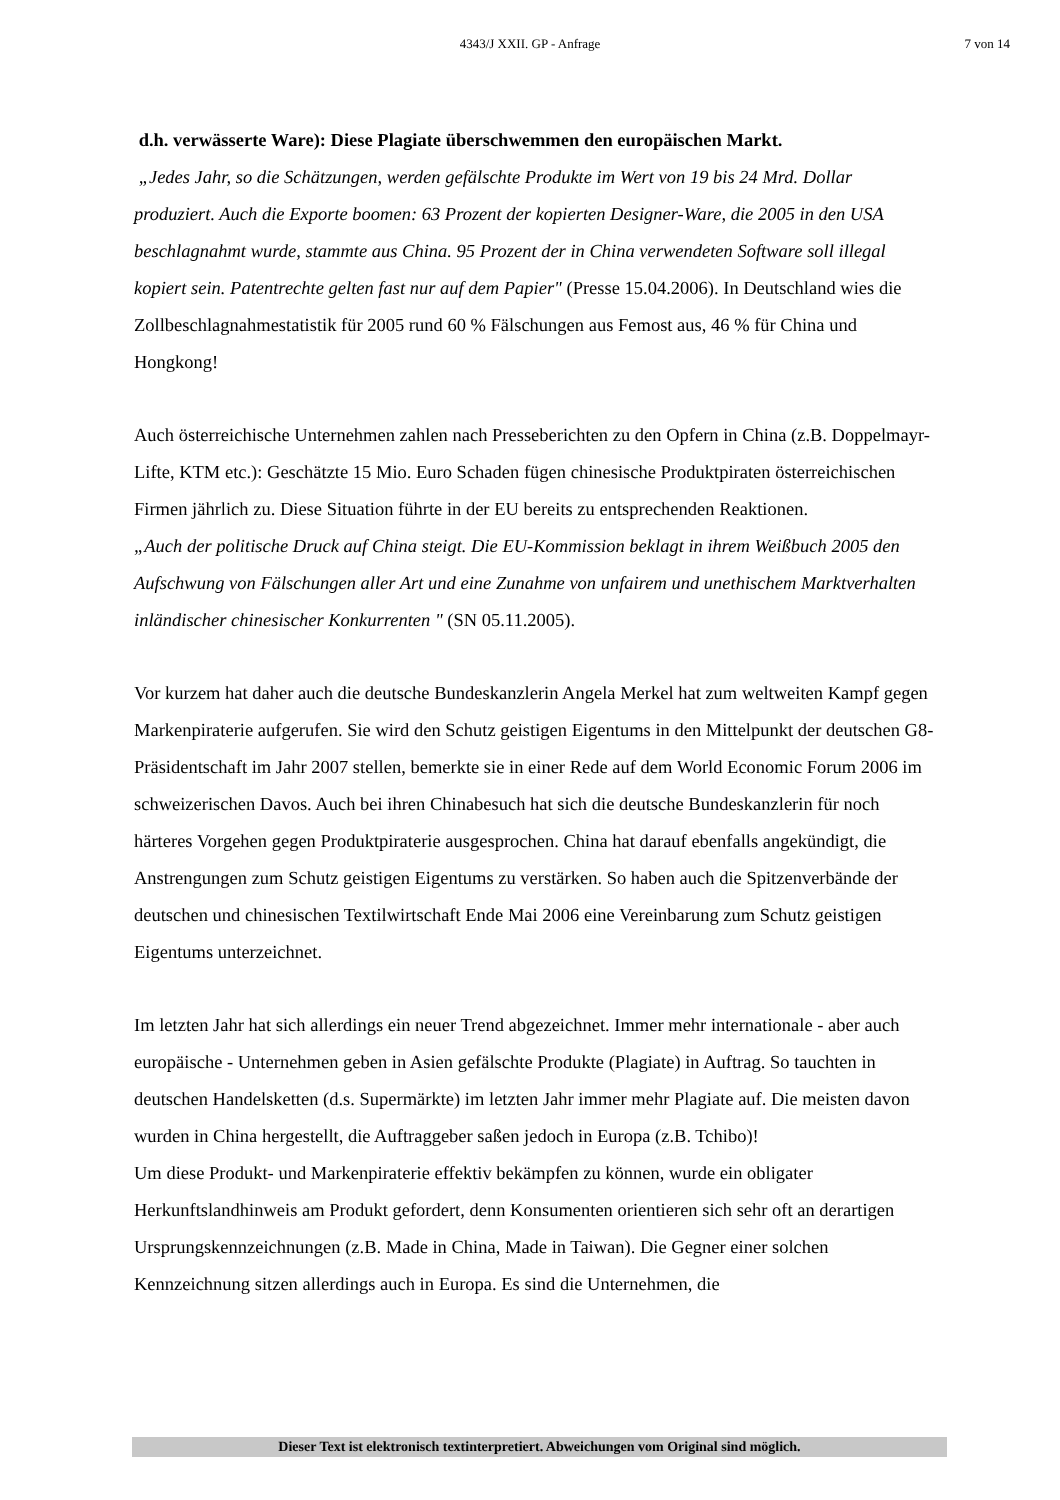4343/J XXII. GP - Anfrage 7 von 14
d.h. verwässerte Ware): Diese Plagiate überschwemmen den europäischen Markt.
„Jedes Jahr, so die Schätzungen, werden gefälschte Produkte im Wert von 19 bis 24 Mrd. Dollar produziert. Auch die Exporte boomen: 63 Prozent der kopierten Designer-Ware, die 2005 in den USA beschlagnahmt wurde, stammte aus China. 95 Prozent der in China verwendeten Software soll illegal kopiert sein. Patentrechte gelten fast nur auf dem Papier" (Presse 15.04.2006). In Deutschland wies die Zollbeschlagnahmestatistik für 2005 rund 60 % Fälschungen aus Femost aus, 46 % für China und Hongkong!
Auch österreichische Unternehmen zahlen nach Presseberichten zu den Opfern in China (z.B. Doppelmayr-Lifte, KTM etc.): Geschätzte 15 Mio. Euro Schaden fügen chinesische Produktpiraten österreichischen Firmen jährlich zu. Diese Situation führte in der EU bereits zu entsprechenden Reaktionen.
„Auch der politische Druck auf China steigt. Die EU-Kommission beklagt in ihrem Weißbuch 2005 den Aufschwung von Fälschungen aller Art und eine Zunahme von unfairem und unethischem Marktverhalten inländischer chinesischer Konkurrenten " (SN 05.11.2005).
Vor kurzem hat daher auch die deutsche Bundeskanzlerin Angela Merkel hat zum weltweiten Kampf gegen Markenpiraterie aufgerufen. Sie wird den Schutz geistigen Eigentums in den Mittelpunkt der deutschen G8-Präsidentschaft im Jahr 2007 stellen, bemerkte sie in einer Rede auf dem World Economic Forum 2006 im schweizerischen Davos. Auch bei ihren Chinabesuch hat sich die deutsche Bundeskanzlerin für noch härteres Vorgehen gegen Produktpiraterie ausgesprochen. China hat darauf ebenfalls angekündigt, die Anstrengungen zum Schutz geistigen Eigentums zu verstärken. So haben auch die Spitzenverbände der deutschen und chinesischen Textilwirtschaft Ende Mai 2006 eine Vereinbarung zum Schutz geistigen Eigentums unterzeichnet.
Im letzten Jahr hat sich allerdings ein neuer Trend abgezeichnet. Immer mehr internationale - aber auch europäische - Unternehmen geben in Asien gefälschte Produkte (Plagiate) in Auftrag. So tauchten in deutschen Handelsketten (d.s. Supermärkte) im letzten Jahr immer mehr Plagiate auf. Die meisten davon wurden in China hergestellt, die Auftraggeber saßen jedoch in Europa (z.B. Tchibo)!
Um diese Produkt- und Markenpiraterie effektiv bekämpfen zu können, wurde ein obligater Herkunftslandhinweis am Produkt gefordert, denn Konsumenten orientieren sich sehr oft an derartigen Ursprungskennzeichnungen (z.B. Made in China, Made in Taiwan). Die Gegner einer solchen Kennzeichnung sitzen allerdings auch in Europa. Es sind die Unternehmen, die
Dieser Text ist elektronisch textinterpretiert. Abweichungen vom Original sind möglich.